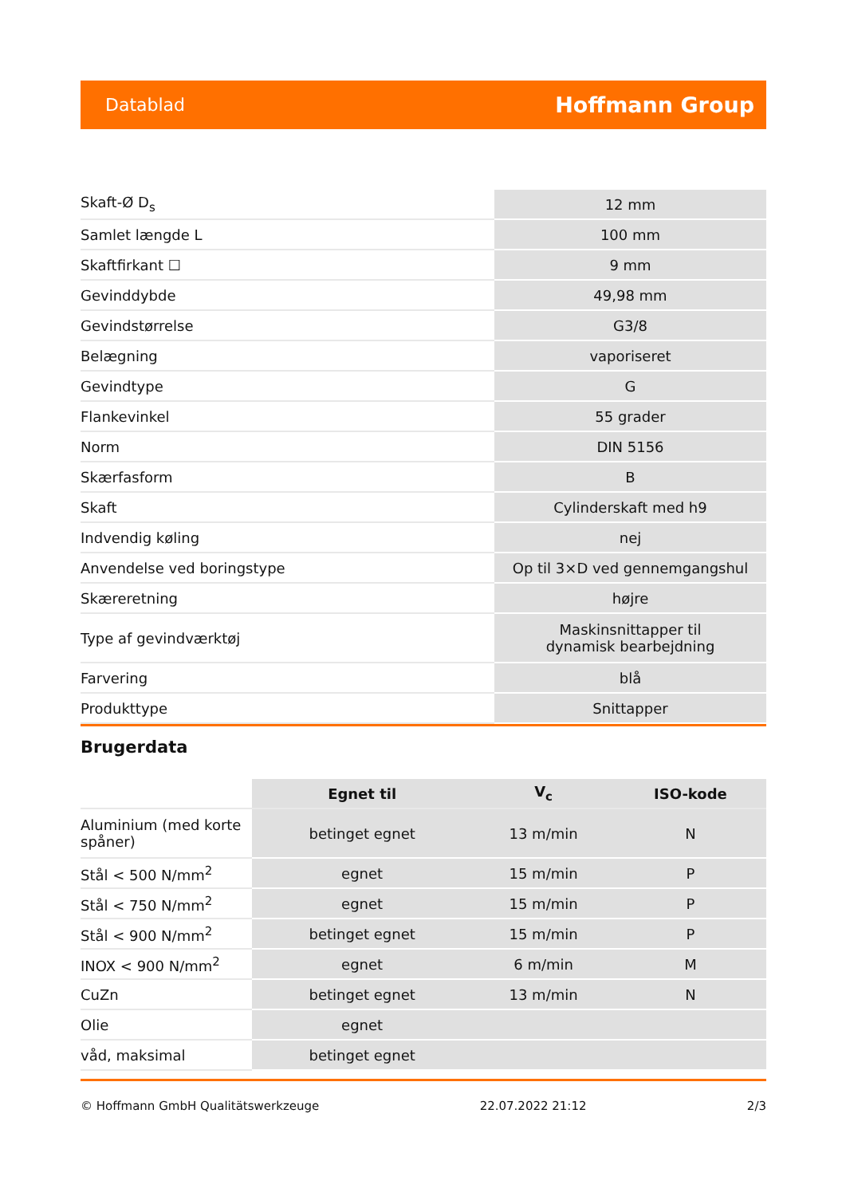Datablad Hoffmann Group
| Skaft-Ø D<sub>s</sub> | 12 mm |
| Samlet længde L | 100 mm |
| Skaftfirkant ☐ | 9 mm |
| Gevinddybde | 49,98 mm |
| Gevindstørrelse | G3/8 |
| Belægning | vaporiseret |
| Gevindtype | G |
| Flankevinkel | 55 grader |
| Norm | DIN 5156 |
| Skærfasform | B |
| Skaft | Cylinderskaft med h9 |
| Indvendig køling | nej |
| Anvendelse ved boringstype | Op til 3×D ved gennemgangshul |
| Skæreretning | højre |
| Type af gevindværktøj | Maskinsnittapper til dynamisk bearbejdning |
| Farvering | blå |
| Produkttype | Snittapper |
Brugerdata
| | Egnet til | V<sub>c</sub> | ISO-kode |
| Aluminium (med korte spåner) | betinget egnet | 13 m/min | N |
| Stål < 500 N/mm<sup>2</sup> | egnet | 15 m/min | P |
| Stål < 750 N/mm<sup>2</sup> | egnet | 15 m/min | P |
| Stål < 900 N/mm<sup>2</sup> | betinget egnet | 15 m/min | P |
| INOX < 900 N/mm<sup>2</sup> | egnet | 6 m/min | M |
| CuZn | betinget egnet | 13 m/min | N |
| Olie | egnet | | |
| våd, maksimal | betinget egnet | | |
© Hoffmann GmbH Qualitätswerkzeuge 22.07.2022 21:12 2/3